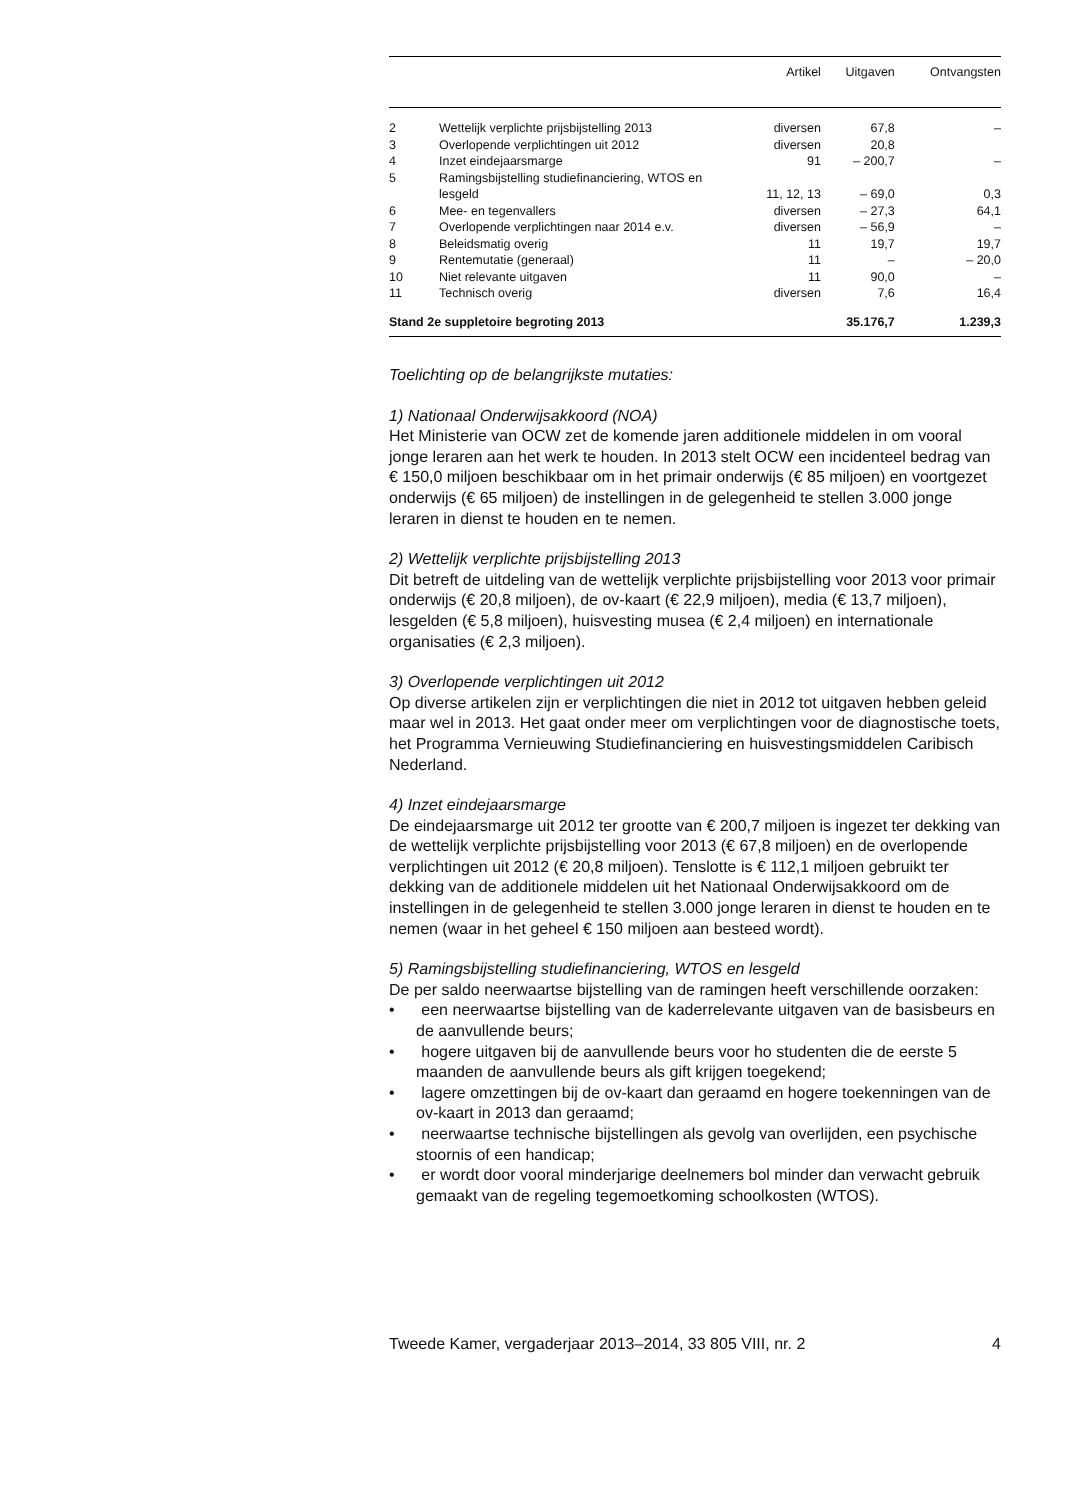| | | Artikel | Uitgaven | Ontvangsten |
| --- | --- | --- | --- | --- |
| 2 | Wettelijk verplichte prijsbijstelling 2013 | diversen | 67,8 | – |
| 3 | Overlopende verplichtingen uit 2012 | diversen | 20,8 | |
| 4 | Inzet eindejaarsmarge | 91 | – 200,7 | – |
| 5 | Ramingsbijstelling studiefinanciering, WTOS en lesgeld | 11, 12, 13 | – 69,0 | 0,3 |
| 6 | Mee- en tegenvallers | diversen | – 27,3 | 64,1 |
| 7 | Overlopende verplichtingen naar 2014 e.v. | diversen | – 56,9 | – |
| 8 | Beleidsmatig overig | 11 | 19,7 | 19,7 |
| 9 | Rentemutatie (generaal) | 11 | – | – 20,0 |
| 10 | Niet relevante uitgaven | 11 | 90,0 | – |
| 11 | Technisch overig | diversen | 7,6 | 16,4 |
| Stand 2e suppletoire begroting 2013 | | | 35.176,7 | 1.239,3 |
Toelichting op de belangrijkste mutaties:
1) Nationaal Onderwijsakkoord (NOA)
Het Ministerie van OCW zet de komende jaren additionele middelen in om vooral jonge leraren aan het werk te houden. In 2013 stelt OCW een incidenteel bedrag van € 150,0 miljoen beschikbaar om in het primair onderwijs (€ 85 miljoen) en voortgezet onderwijs (€ 65 miljoen) de instellingen in de gelegenheid te stellen 3.000 jonge leraren in dienst te houden en te nemen.
2) Wettelijk verplichte prijsbijstelling 2013
Dit betreft de uitdeling van de wettelijk verplichte prijsbijstelling voor 2013 voor primair onderwijs (€ 20,8 miljoen), de ov-kaart (€ 22,9 miljoen), media (€ 13,7 miljoen), lesgelden (€ 5,8 miljoen), huisvesting musea (€ 2,4 miljoen) en internationale organisaties (€ 2,3 miljoen).
3) Overlopende verplichtingen uit 2012
Op diverse artikelen zijn er verplichtingen die niet in 2012 tot uitgaven hebben geleid maar wel in 2013. Het gaat onder meer om verplichtingen voor de diagnostische toets, het Programma Vernieuwing Studiefinanciering en huisvestingsmiddelen Caribisch Nederland.
4) Inzet eindejaarsmarge
De eindejaarsmarge uit 2012 ter grootte van € 200,7 miljoen is ingezet ter dekking van de wettelijk verplichte prijsbijstelling voor 2013 (€ 67,8 miljoen) en de overlopende verplichtingen uit 2012 (€ 20,8 miljoen). Tenslotte is € 112,1 miljoen gebruikt ter dekking van de additionele middelen uit het Nationaal Onderwijsakkoord om de instellingen in de gelegenheid te stellen 3.000 jonge leraren in dienst te houden en te nemen (waar in het geheel € 150 miljoen aan besteed wordt).
5) Ramingsbijstelling studiefinanciering, WTOS en lesgeld
De per saldo neerwaartse bijstelling van de ramingen heeft verschillende oorzaken:
• een neerwaartse bijstelling van de kaderrelevante uitgaven van de basisbeurs en de aanvullende beurs;
• hogere uitgaven bij de aanvullende beurs voor ho studenten die de eerste 5 maanden de aanvullende beurs als gift krijgen toegekend;
• lagere omzettingen bij de ov-kaart dan geraamd en hogere toekenningen van de ov-kaart in 2013 dan geraamd;
• neerwaartse technische bijstellingen als gevolg van overlijden, een psychische stoornis of een handicap;
• er wordt door vooral minderjarige deelnemers bol minder dan verwacht gebruik gemaakt van de regeling tegemoetkoming schoolkosten (WTOS).
Tweede Kamer, vergaderjaar 2013–2014, 33 805 VIII, nr. 2 4